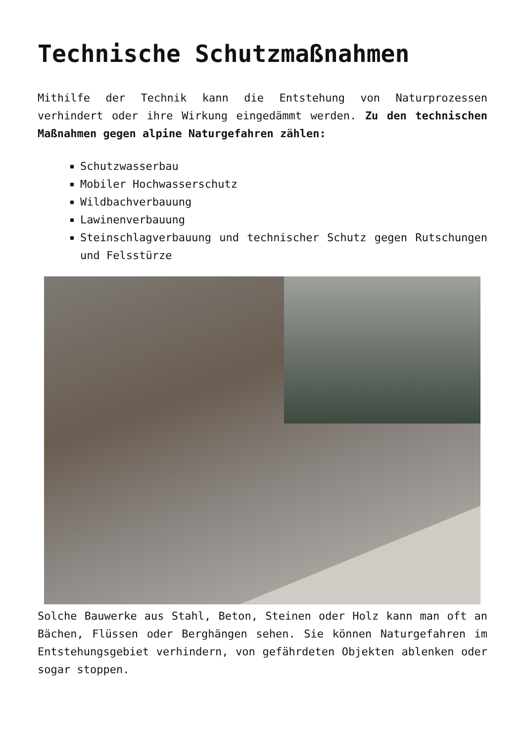Technische Schutzmaßnahmen
Mithilfe der Technik kann die Entstehung von Naturprozessen verhindert oder ihre Wirkung eingedämmt werden. Zu den technischen Maßnahmen gegen alpine Naturgefahren zählen:
Schutzwasserbau
Mobiler Hochwasserschutz
Wildbachverbauung
Lawinenverbauung
Steinschlagverbauung und technischer Schutz gegen Rutschungen und Felsstürze
Solche Bauwerke aus Stahl, Beton, Steinen oder Holz kann man oft an Bächen, Flüssen oder Berghängen sehen. Sie können Naturgefahren im Entstehungsgebiet verhindern, von gefährdeten Objekten ablenken oder sogar stoppen.